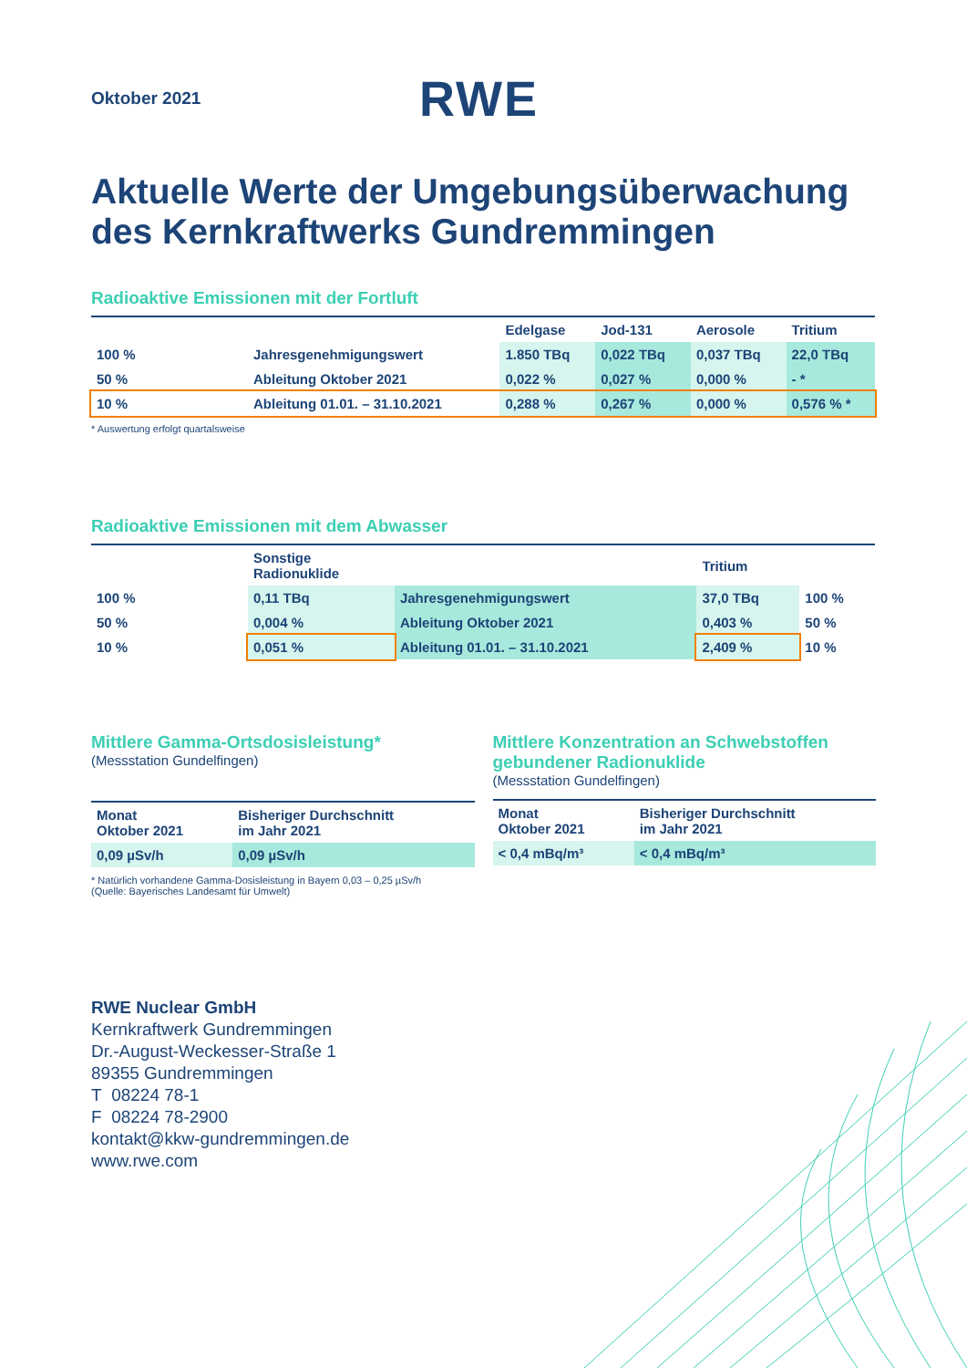Oktober 2021
RWE
Aktuelle Werte der Umgebungsüberwachung des Kernkraftwerks Gundremmingen
Radioaktive Emissionen mit der Fortluft
| | | Edelgase | Jod-131 | Aerosole | Tritium |
| --- | --- | --- | --- | --- | --- |
| 100 % | Jahresgenehmigungswert | 1.850 TBq | 0,022 TBq | 0,037 TBq | 22,0 TBq |
| 50 % | Ableitung Oktober 2021 | 0,022 % | 0,027 % | 0,000 % | - * |
| 10 % | Ableitung 01.01. – 31.10.2021 | 0,288 % | 0,267 % | 0,000 % | 0,576 % * |
* Auswertung erfolgt quartalsweise
Radioaktive Emissionen mit dem Abwasser
| | Sonstige Radionuklide | | Tritium | |
| --- | --- | --- | --- | --- |
| 100 % | 0,11 TBq | Jahresgenehmigungswert | 37,0 TBq | 100 % |
| 50 % | 0,004 % | Ableitung Oktober 2021 | 0,403 % | 50 % |
| 10 % | 0,051 % | Ableitung 01.01. – 31.10.2021 | 2,409 % | 10 % |
Mittlere Gamma-Ortsdosisleistung*
(Messstation Gundelfingen)
| Monat Oktober 2021 | Bisheriger Durchschnitt im Jahr 2021 |
| --- | --- |
| 0,09 µSv/h | 0,09 µSv/h |
* Natürlich vorhandene Gamma-Dosisleistung in Bayern 0,03 – 0,25 µSv/h
(Quelle: Bayerisches Landesamt für Umwelt)
Mittlere Konzentration an Schwebstoffen gebundener Radionuklide
(Messstation Gundelfingen)
| Monat Oktober 2021 | Bisheriger Durchschnitt im Jahr 2021 |
| --- | --- |
| < 0,4 mBq/m³ | < 0,4 mBq/m³ |
RWE Nuclear GmbH
Kernkraftwerk Gundremmingen
Dr.-August-Weckesser-Straße 1
89355 Gundremmingen
T 08224 78-1
F 08224 78-2900
kontakt@kkw-gundremmingen.de
www.rwe.com